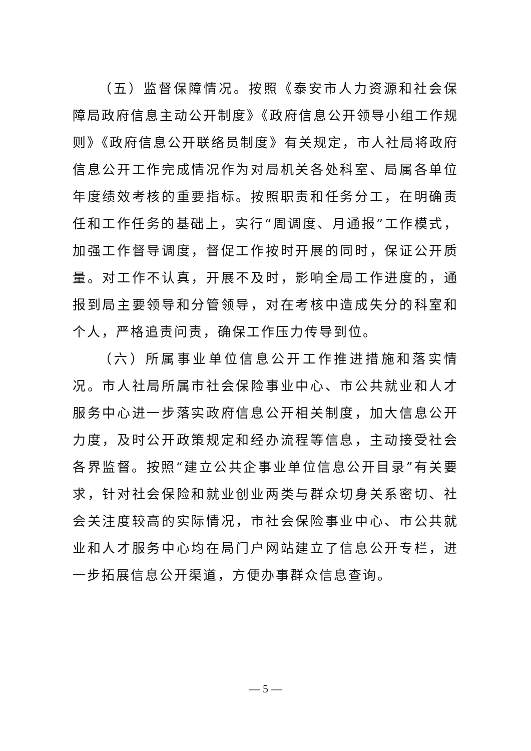（五）监督保障情况。按照《泰安市人力资源和社会保障局政府信息主动公开制度》《政府信息公开领导小组工作规则》《政府信息公开联络员制度》有关规定，市人社局将政府信息公开工作完成情况作为对局机关各处科室、局属各单位年度绩效考核的重要指标。按照职责和任务分工，在明确责任和工作任务的基础上，实行“周调度、月通报”工作模式，加强工作督导调度，督促工作按时开展的同时，保证公开质量。对工作不认真，开展不及时，影响全局工作进度的，通报到局主要领导和分管领导，对在考核中造成失分的科室和个人，严格追责问责，确保工作压力传导到位。
（六）所属事业单位信息公开工作推进措施和落实情况。市人社局所属市社会保险事业中心、市公共就业和人才服务中心进一步落实政府信息公开相关制度，加大信息公开力度，及时公开政策规定和经办流程等信息，主动接受社会各界监督。按照“建立公共企事业单位信息公开目录”有关要求，针对社会保险和就业创业两类与群众切身关系密切、社会关注度较高的实际情况，市社会保险事业中心、市公共就业和人才服务中心均在局门户网站建立了信息公开专栏，进一步拓展信息公开渠道，方便办事群众信息查询。
— 5 —